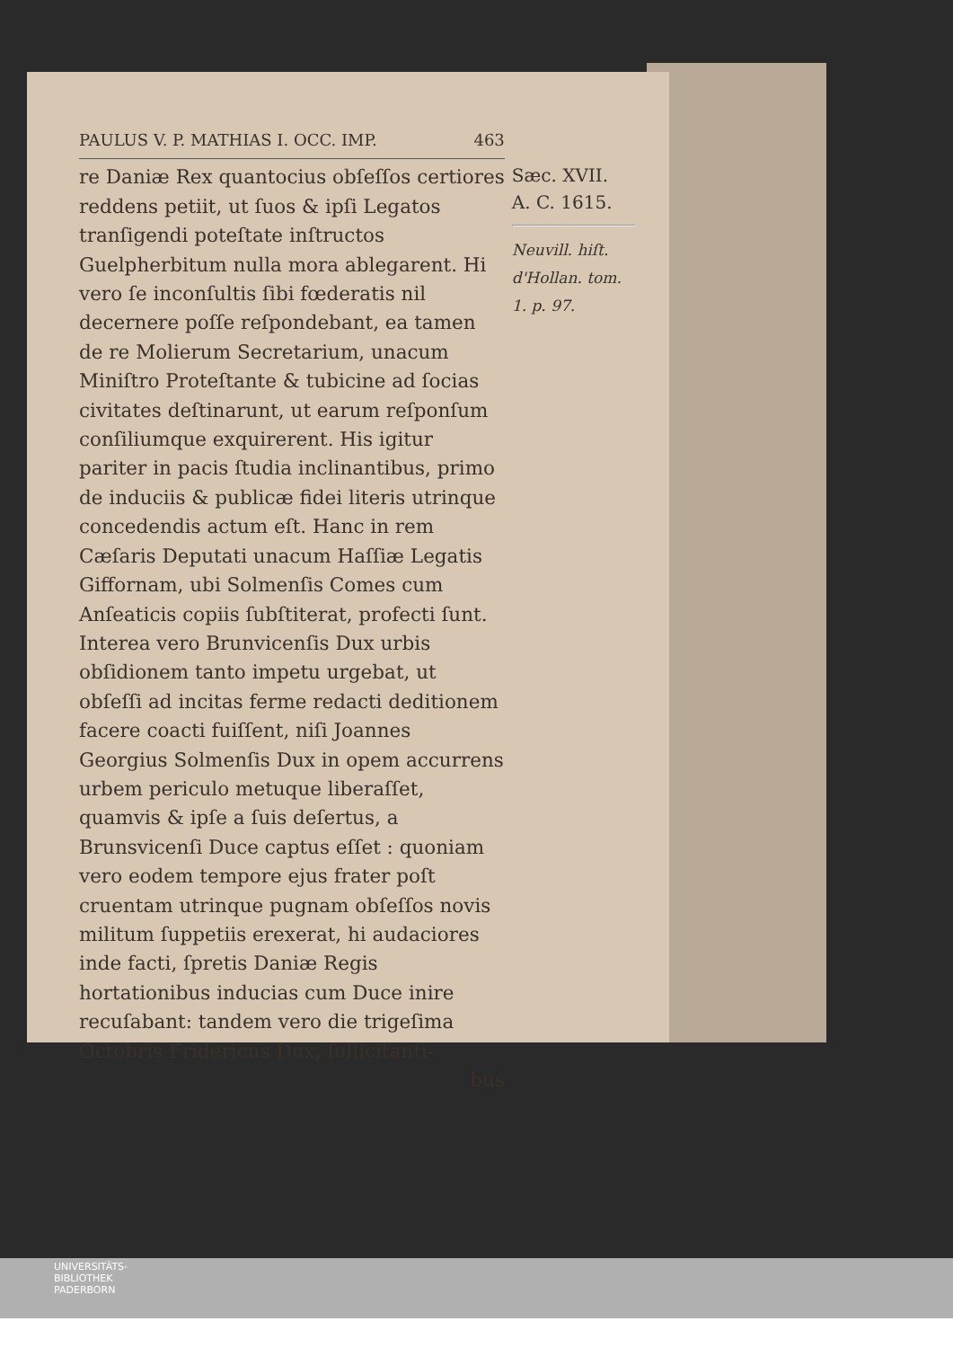PAULUS V. P. MATHIAS I. OCC. IMP. 463
re Daniæ Rex quantocius obſeſſos certiores reddens petiit, ut ſuos & ipſi Legatos tranſigendi poteſtate inſtructos Guelpherbitum nulla mora ablegarent. Hi vero ſe inconſultis ſibi fœderatis nil decernere poſſe reſpondebant, ea tamen de re Molierum Secretarium, unacum Miniſtro Proteſtante & tubicine ad ſocias civitates deſtinarunt, ut earum reſponſum conſiliumque exquirerent. His igitur pariter in pacis ſtudia inclinantibus, primo de induciis & publicæ fidei literis utrinque concedendis actum eſt. Hanc in rem Cæſaris Deputati unacum Haſſiæ Legatis Giffornam, ubi Solmenſis Comes cum Anſeaticis copiis ſubſtiterat, profecti ſunt. Interea vero Brunvicenſis Dux urbis obſidionem tanto impetu urgebat, ut obſeſſi ad incitas ferme redacti deditionem facere coacti fuiſſent, niſi Joannes Georgius Solmenſis Dux in opem accurrens urbem periculo metuque liberaſſet, quamvis & ipſe a ſuis deſertus, a Brunsvicenſi Duce captus eſſet : quoniam vero eodem tempore ejus frater poſt cruentam utrinque pugnam obſeſſos novis militum ſuppetiis erexerat, hi audaciores inde facti, ſpretis Daniæ Regis hortationibus inducias cum Duce inire recuſabant: tandem vero die trigeſima Octobris Fridericus Dux, ſollicitanti-
bus
Sæc. XVII.
A. C. 1615.
Neuvill. hiſt. d'Hollan. tom. 1. p. 97.
UNIVERSITÄTS-
BIBLIOTHEK
PADERBORN